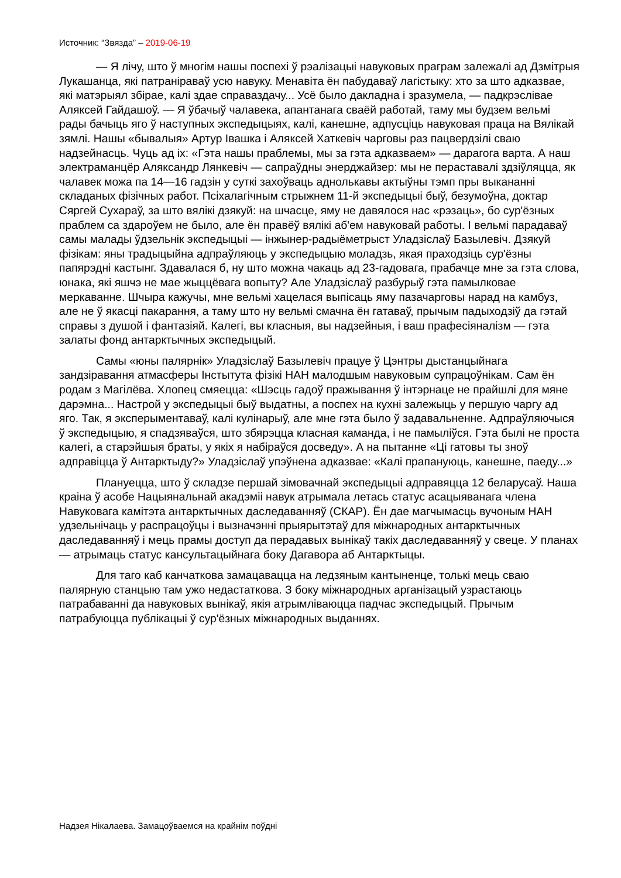Источник: “Звязда” – 2019-06-19
— Я лічу, што ў многім нашы поспехі ў рэалізацыі навуковых праграм залежалі ад Дзмітрыя Лукашанца, які патраніраваў усю навуку. Менавіта ён пабудаваў лагістыку: хто за што адказвае, які матэрыял збірае, калі здае справаздачу... Усё было дакладна і зразумела, — падкрэслівае Аляксей Гайдашоў. — Я ўбачыў чалавека, апантанага сваёй работай, таму мы будзем вельмі рады бачыць яго ў наступных экспедыцыях, калі, канешне, адпусціць навуковая праца на Вялікай зямлі. Нашы «бывалыя» Артур Івашка і Аляксей Хаткевіч чарговы раз пацвердзілі сваю надзейнасць. Чуць ад іх: «Гэта нашы праблемы, мы за гэта адказваем» — дарагога варта. А наш электраманцёр Аляксандр Лянкевіч — сапраўдны энерджайзер: мы не пераставалі здзіўляцца, як чалавек можа па 14—16 гадзін у суткі захоўваць аднолькавы актыўны тэмп пры выкананні складаных фізічных работ. Псіхалагічным стрыжнем 11-й экспедыцыі быў, безумоўна, доктар Сяргей Сухараў, за што вялікі дзякуй: на шчасце, яму не давялося нас «рэзаць», бо сур'ёзных праблем са здароўем не было, але ён правёў вялікі аб'ем навуковай работы. І вельмі парадаваў самы малады ўдзельнік экспедыцыі — інжынер-радыёметрыст Уладзіслаў Базылевіч. Дзякуй фізікам: яны традыцыйна адпраўляюць у экспедыцыю моладзь, якая праходзіць сур'ёзны папярэдні кастынг. Здавалася б, ну што можна чакаць ад 23-гадовага, прабачце мне за гэта слова, юнака, які яшчэ не мае жыццёвага вопыту? Але Уладзіслаў разбурыў гэта памылковае меркаванне. Шчыра кажучы, мне вельмі хацелася выпісаць яму пазачарговы нарад на камбуз, але не ў якасці пакарання, а таму што ну вельмі смачна ён гатаваў, прычым падыходзіў да гэтай справы з душой і фантазіяй. Калегі, вы класныя, вы надзейныя, і ваш прафесіяналізм — гэта залаты фонд антарктычных экспедыцый.
Самы «юны палярнік» Уладзіслаў Базылевіч працуе ў Цэнтры дыстанцыйнага зандзіравання атмасферы Інстытута фізікі НАН малодшым навуковым супрацоўнікам. Сам ён родам з Магілёва. Хлопец смяецца: «Шэсць гадоў пражывання ў інтэрнаце не прайшлі для мяне дарэмна... Настрой у экспедыцыі быў выдатны, а поспех на кухні залежыць у першую чаргу ад яго. Так, я эксперыментаваў, калі кулінарыў, але мне гэта было ў задавальненне. Адпраўляючыся ў экспедыцыю, я спадзяваўся, што збярэцца класная каманда, і не памыліўся. Гэта былі не проста калегі, а старэйшыя браты, у якіх я набіраўся досведу». А на пытанне «Ці гатовы ты зноў адправіцца ў Антарктыду?» Уладзіслаў упэўнена адказвае: «Калі прапануюць, канешне, паеду...»
Плануецца, што ў складзе першай зімовачнай экспедыцыі адправяцца 12 беларусаў. Наша краіна ў асобе Нацыянальнай акадэміі навук атрымала летась статус асацыяванага члена Навуковага камітэта антарктычных даследаванняў (СКАР). Ён дае магчымасць вучоным НАН удзельнічаць у распрацоўцы і вызначэнні прыярытэтаў для міжнародных антарктычных даследаванняў і мець прамы доступ да перадавых вынікаў такіх даследаванняў у свеце. У планах — атрымаць статус кансультацыйнага боку Дагавора аб Антарктыцы.
Для таго каб канчаткова замацавацца на ледзяным кантыненце, толькі мець сваю палярную станцыю там ужо недастаткова. З боку міжнародных арганізацый узрастаюць патрабаванні да навуковых вынікаў, якія атрымліваюцца падчас экспедыцый. Прычым патрабуюцца публікацыі ў сур'ёзных міжнародных выданнях.
Надзея Нікалаева. Замацоўваемся на крайнім поўдні